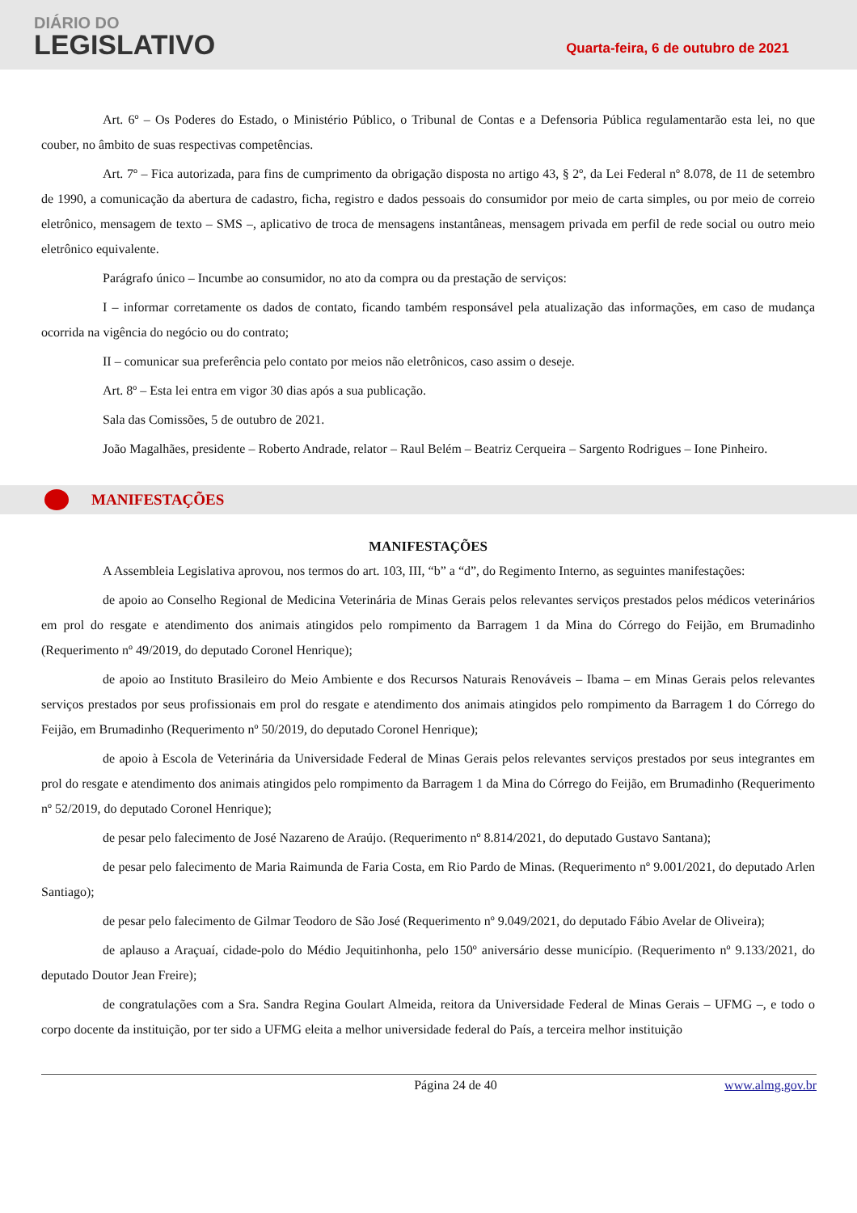DIÁRIO DO
LEGISLATIVO
Quarta-feira, 6 de outubro de 2021
Art. 6º – Os Poderes do Estado, o Ministério Público, o Tribunal de Contas e a Defensoria Pública regulamentarão esta lei, no que couber, no âmbito de suas respectivas competências.
Art. 7º – Fica autorizada, para fins de cumprimento da obrigação disposta no artigo 43, § 2º, da Lei Federal nº 8.078, de 11 de setembro de 1990, a comunicação da abertura de cadastro, ficha, registro e dados pessoais do consumidor por meio de carta simples, ou por meio de correio eletrônico, mensagem de texto – SMS –, aplicativo de troca de mensagens instantâneas, mensagem privada em perfil de rede social ou outro meio eletrônico equivalente.
Parágrafo único – Incumbe ao consumidor, no ato da compra ou da prestação de serviços:
I – informar corretamente os dados de contato, ficando também responsável pela atualização das informações, em caso de mudança ocorrida na vigência do negócio ou do contrato;
II – comunicar sua preferência pelo contato por meios não eletrônicos, caso assim o deseje.
Art. 8º – Esta lei entra em vigor 30 dias após a sua publicação.
Sala das Comissões, 5 de outubro de 2021.
João Magalhães, presidente – Roberto Andrade, relator – Raul Belém – Beatriz Cerqueira – Sargento Rodrigues – Ione Pinheiro.
MANIFESTAÇÕES
MANIFESTAÇÕES
A Assembleia Legislativa aprovou, nos termos do art. 103, III, “b” a “d”, do Regimento Interno, as seguintes manifestações:
de apoio ao Conselho Regional de Medicina Veterinária de Minas Gerais pelos relevantes serviços prestados pelos médicos veterinários em prol do resgate e atendimento dos animais atingidos pelo rompimento da Barragem 1 da Mina do Córrego do Feijão, em Brumadinho (Requerimento nº 49/2019, do deputado Coronel Henrique);
de apoio ao Instituto Brasileiro do Meio Ambiente e dos Recursos Naturais Renováveis – Ibama – em Minas Gerais pelos relevantes serviços prestados por seus profissionais em prol do resgate e atendimento dos animais atingidos pelo rompimento da Barragem 1 do Córrego do Feijão, em Brumadinho (Requerimento nº 50/2019, do deputado Coronel Henrique);
de apoio à Escola de Veterinária da Universidade Federal de Minas Gerais pelos relevantes serviços prestados por seus integrantes em prol do resgate e atendimento dos animais atingidos pelo rompimento da Barragem 1 da Mina do Córrego do Feijão, em Brumadinho (Requerimento nº 52/2019, do deputado Coronel Henrique);
de pesar pelo falecimento de José Nazareno de Araújo. (Requerimento nº 8.814/2021, do deputado Gustavo Santana);
de pesar pelo falecimento de Maria Raimunda de Faria Costa, em Rio Pardo de Minas. (Requerimento nº 9.001/2021, do deputado Arlen Santiago);
de pesar pelo falecimento de Gilmar Teodoro de São José (Requerimento nº 9.049/2021, do deputado Fábio Avelar de Oliveira);
de aplauso a Araçuaí, cidade-polo do Médio Jequitinhonha, pelo 150º aniversário desse município. (Requerimento nº 9.133/2021, do deputado Doutor Jean Freire);
de congratulações com a Sra. Sandra Regina Goulart Almeida, reitora da Universidade Federal de Minas Gerais – UFMG –, e todo o corpo docente da instituição, por ter sido a UFMG eleita a melhor universidade federal do País, a terceira melhor instituição
Página 24 de 40 www.almg.gov.br